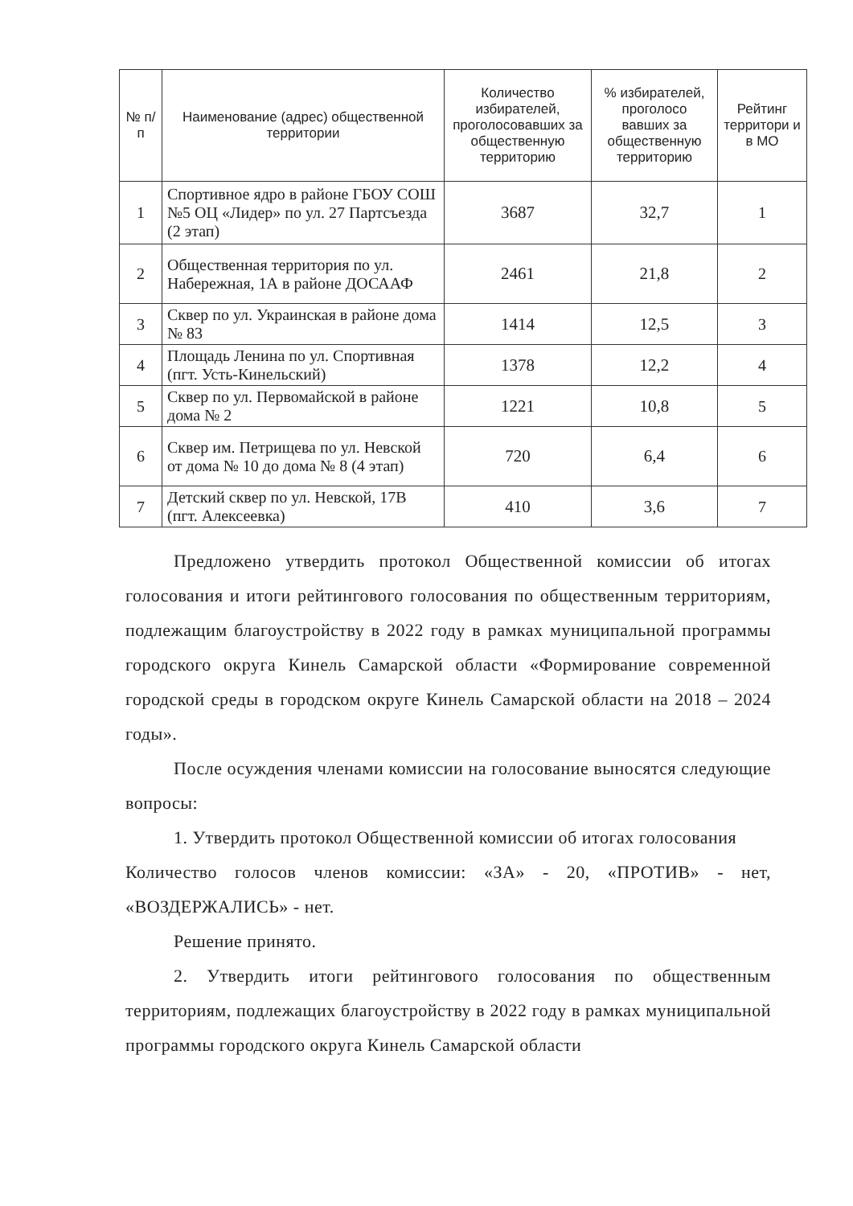| № п/п | Наименование (адрес) общественной территории | Количество избирателей, проголосовавших за общественную территорию | % избирателей, проголосо вавших за общественную территорию | Рейтинг территори и в МО |
| --- | --- | --- | --- | --- |
| 1 | Спортивное ядро в районе ГБОУ СОШ №5 ОЦ «Лидер» по ул. 27 Партсъезда (2 этап) | 3687 | 32,7 | 1 |
| 2 | Общественная территория по ул. Набережная, 1А в районе ДОСААФ | 2461 | 21,8 | 2 |
| 3 | Сквер по ул. Украинская в районе дома № 83 | 1414 | 12,5 | 3 |
| 4 | Площадь Ленина по ул. Спортивная (пгт. Усть-Кинельский) | 1378 | 12,2 | 4 |
| 5 | Сквер по ул. Первомайской в районе дома № 2 | 1221 | 10,8 | 5 |
| 6 | Сквер им. Петрищева по ул. Невской от дома № 10 до дома № 8 (4 этап) | 720 | 6,4 | 6 |
| 7 | Детский сквер по ул. Невской, 17В (пгт. Алексеевка) | 410 | 3,6 | 7 |
Предложено утвердить протокол Общественной комиссии об итогах голосования и итоги рейтингового голосования по общественным территориям, подлежащим благоустройству в 2022 году в рамках муниципальной программы городского округа Кинель Самарской области «Формирование современной городской среды в городском округе Кинель Самарской области на 2018 – 2024 годы».
После осуждения членами комиссии на голосование выносятся следующие вопросы:
1. Утвердить протокол Общественной комиссии об итогах голосования
Количество голосов членов комиссии: «ЗА» - 20, «ПРОТИВ» - нет, «ВОЗДЕРЖАЛИСЬ» - нет.
Решение принято.
2. Утвердить итоги рейтингового голосования по общественным территориям, подлежащих благоустройству в 2022 году в рамках муниципальной программы городского округа Кинель Самарской области